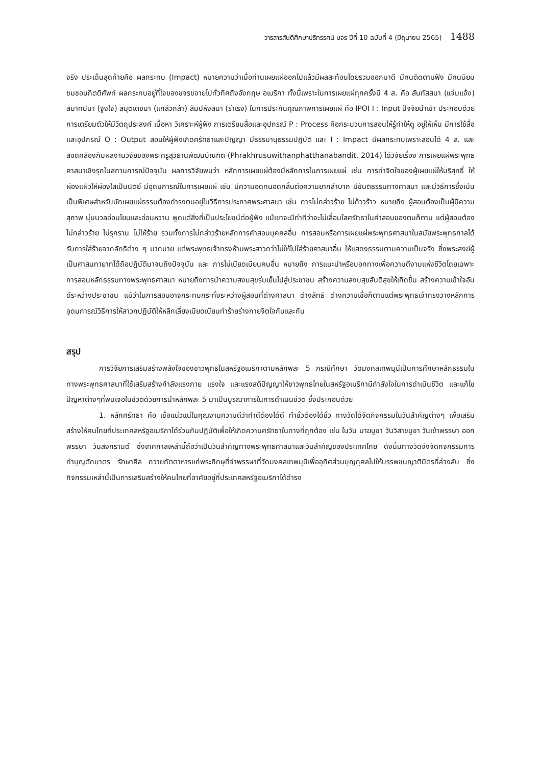วารสารสันติศึกษาปริทรรศน์ มจร ปีที่ 10 ฉบับที่ 4 (มิถุนายน 2565) 1488
จริง ประเด็นสุดท้ายคือ ผลกระทบ (Impact) หมายความว่าเมื่อท่านเผยแผ่ออกไปแล้วมีผลสะท้อนโดยรวมออกมาดี มีคนติดตามฟัง มีคนนิยมชมชอบกิตติศัพท์ ผลกระทบอยู่ที่ใจของขจรขจายไปทั่วทิศถึงอังกฤษ อเมริกา ทั้งนี้เพราะในการเผยแผ่ทุกครั้งมี 4 ส. คือ สันทัสสนา (แจ่มแจ้ง) สมาทปนา (จูงใจ) สมุตเตชนา (แกล้วกล้า) สัมปหังสนา (ร่าเริง) ในการประกันคุณภาพการเผยแผ่ คือ IPOI I : Input ปัจจัยนำเข้า ประกอบด้วยการเตรียมตัวให้มีวัตถุประสงค์ เนื้อหา วิเคราะห์ผู้ฟัง การเตรียมสื่อและอุปกรณ์ P : Process คือกระบวนการสอนให้รู้ทำให้ดู อยู่ให้เห็น มีการใช้สื่อและอุปกรณ์ O : Output สอนให้ผู้ฟังเกิดศรัทธาและปัญญา มีธรรมานุธรรมปฏิบัติ และ I : Impact มีผลกระทบเพราะสอนได้ 4 ส. และสอดคล้องกับผลงานวิจัยของพระครูสุวิธานพัฒนบัณฑิต (Phrakhrusuwithanphatthanabandit, 2014) ได้วิจัยเรื่อง การเผยแผ่พระพุทธศาสนาเชิงรุกในสถานการณ์ปัจจุบัน ผลการวิจัยพบว่า หลักการเผยแผ่ต้องมีหลักการในการเผยแผ่ เช่น การทำจิตใจของผู้เผยแผ่ให้บริสุทธิ์ ให้ผ่องแผ้วให้ผ่องใสเป็นนิตย์ มีอุดมการณ์ในการเผยแผ่ เช่น มีความอดทนอดกลั้นต่อความยากลำบาก มีขันติธรรมทางศาสนา และมีวิธีการซึ่งเน้นเป็นพิเศษสำหรับนักเผยแผ่ธรรมต้องดำรงตนอยู่ในวิธีการประกาศพระศาสนา เช่น การไม่กล่าวร้าย ไม่ก้าวร้าว หมายถึง ผู้สอนต้องเป็นผู้มีความสุภาพ นุ่มนวลอ่อนโยนและอ่อนหวาน พูดแต่สิ่งที่เป็นประโยชน์ต่อผู้ฟัง แม้เขาจะมีท่าทีว่าจะไม่เลื่อมใสศรัทธาในคำสอนของตนก็ตาม แต่ผู้สอนต้องไม่กล่าวร้าย ไม่รุกราน ไม่ให้ร้าย รวมทั้งการไม่กล่าวร้ายหลักการคำสอนบุคคลอื่น การสอนหรือการเผยแผ่พระพุทธศาสนาในสมัยพระพุทธกาลได้รับการใส่ร้ายจากลัทธิต่าง ๆ มากมาย แต่พระพุทธเจ้าทรงห้ามพระสาวกว่าไม่ให้ไปใส่ร้ายศาสนาอื่น ให้แสดงธรรมตามความเป็นจริง ซึ่งพระสงฆ์ผู้เป็นศาสนทายาทได้ถือปฏิบัติมาจนถึงปัจจุบัน และ การไม่เบียดเบียนคนอื่น หมายถึง การแนะนำหรือบอกทางเพื่อความดีงามแห่งชีวิตโดยเฉพาะการสอนหลักธรรมทางพระพุทธศาสนา หมายถึงการนำความสงบสุขร่มเย็นไปสู่ประชาชน สร้างความสงบสุขสันติสุขให้เกิดขึ้น สร้างความเข้าใจอันดีระหว่างประชาชน แม้ว่าในการสอนอาจกระทบกระทั่งระหว่างผู้สอนที่ต่างศาสนา ต่างลัทธิ ต่างความเชื่อก็ตามแต่พระพุทธเจ้าทรงวางหลักการอุดมการณ์วิธีการให้สาวกปฏิบัติให้หลีกเลี่ยงเบียดเบียนทำร้ายร่างกายจิตใจกันและกัน
สรุป
การวิจัยการเสริมสร้างพลังใจของชาวพุทธในสหรัฐอเมริกาตามหลักพละ 5 กรณีศึกษา วัดมงคลเทพมุนีเป็นการศึกษาหลักธรรมในทางพระพุทธศาสนาที่ใช้เสริมสร้างกำลังแรงกาย แรงใจ และแรงสติปัญญาให้ชาวพุทธไทยในสหรัฐอเมริกามีกำลังใจในการดำเนินชีวิต และแก้ไขปัญหาต่างๆที่พบเจอในชีวิตด้วยการนำหลักพละ 5 มาเป็นบูรณาการในการดำเนินชีวิต ซึ่งประกอบด้วย
1. หลักศรัทธา คือ เชื่อแน่วแน่ในคุณงามความดีว่าทำดีต้องได้ดี ทำชั่วต้องได้ชั่ว ทางวัดได้จัดกิจกรรมในวันสำคัญต่างๆ เพื่อเสริมสร้างให้คนไทยที่ประเทศสหรัฐอเมริกาได้ร่วมกันปฏิบัติเพื่อให้เกิดความศรัทธาในทางที่ถูกต้อง เช่น ในวัน มาฆบูชา วันวิสาขบูชา วันเข้าพรรษา ออกพรรษา วันสงกรานต์ ซึ่งเทศกาลเหล่านี้ถือว่าเป็นวันสำคัญทางพระพุทธศาสนาและวันสำคัญของประเทศไทย ดังนั้นทางวัดจึงจัดกิจกรรมการทำบุญตักบาตร รักษาศีล ถวายภัตตาหารแก่พระภิกษุที่จำพรรษาที่วัดมงคลเทพมุนีเพื่ออุทิศส่วนบุญกุศลไปให้บรรพชนญาติมิตรที่ล่วงลับ ซึ่งกิจกรรมเหล่านี้เป็นการเสริมสร้างให้คนไทยที่อาศัยอยู่ที่ประเทศสหรัฐอเมริกาได้ดำรง